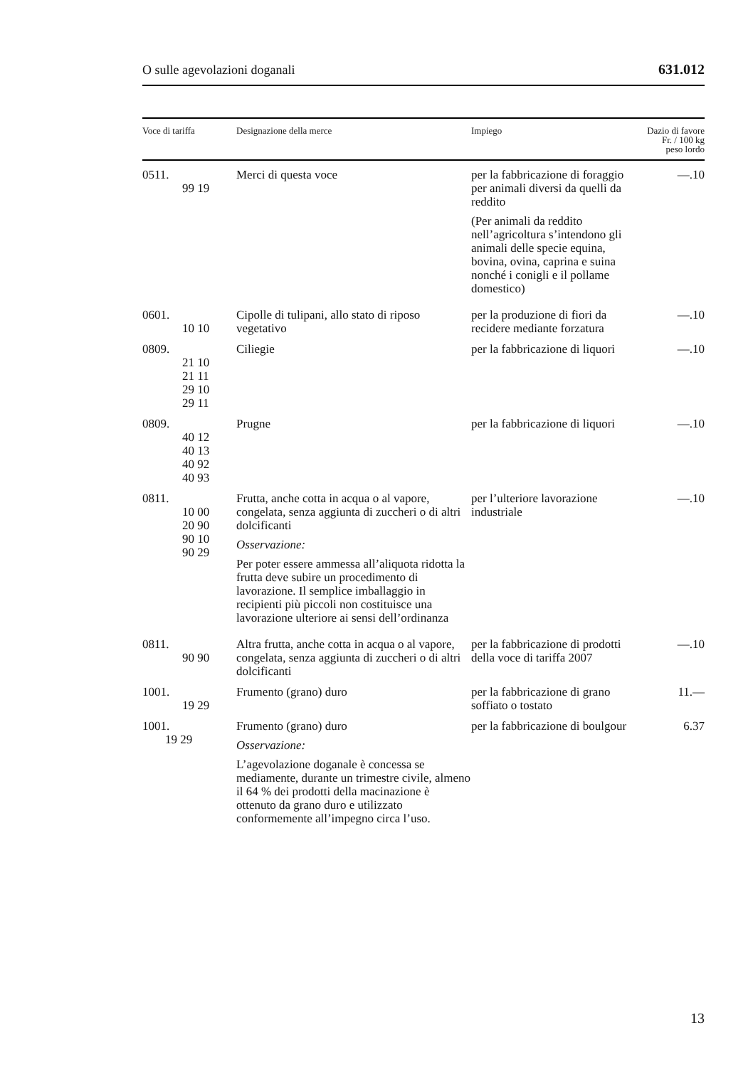O sulle agevolazioni doganali 631.012
| Voce di tariffa | Designazione della merce | Impiego | Dazio di favore Fr. / 100 kg peso lordo |
| --- | --- | --- | --- |
| 0511. 99 19 | Merci di questa voce | per la fabbricazione di foraggio per animali diversi da quelli da reddito (Per animali da reddito nell’agricoltura s’intendono gli animali delle specie equina, bovina, ovina, caprina e suina nonché i conigli e il pollame domestico) | —.10 |
| 0601. 10 10 | Cipolle di tulipani, allo stato di riposo vegetativo | per la produzione di fiori da recidere mediante forzatura | —.10 |
| 0809. 21 10 21 11 29 10 29 11 | Ciliegie | per la fabbricazione di liquori | —.10 |
| 0809. 40 12 40 13 40 92 40 93 | Prugne | per la fabbricazione di liquori | —.10 |
| 0811. 10 00 20 90 90 10 90 29 | Frutta, anche cotta in acqua o al vapore, congelata, senza aggiunta di zuccheri o di altri dolcificanti Osservazione: Per poter essere ammessa all’aliquota ridotta la frutta deve subire un procedimento di lavorazione. Il semplice imballaggio in recipienti più piccoli non costituisce una lavorazione ulteriore ai sensi dell’ordinanza | per l’ulteriore lavorazione industriale | —.10 |
| 0811. 90 90 | Altra frutta, anche cotta in acqua o al vapore, congelata, senza aggiunta di zuccheri o di altri dolcificanti | per la fabbricazione di prodotti della voce di tariffa 2007 | —.10 |
| 1001. 19 29 | Frumento (grano) duro | per la fabbricazione di grano soffiato o tostato | 11.— |
| 1001. 19 29 | Frumento (grano) duro Osservazione: L’agevolazione doganale è concessa se mediamente, durante un trimestre civile, almeno il 64 % dei prodotti della macinazione è ottenuto da grano duro e utilizzato conformemente all’impegno circa l’uso. | per la fabbricazione di boulgour | 6.37 |
13